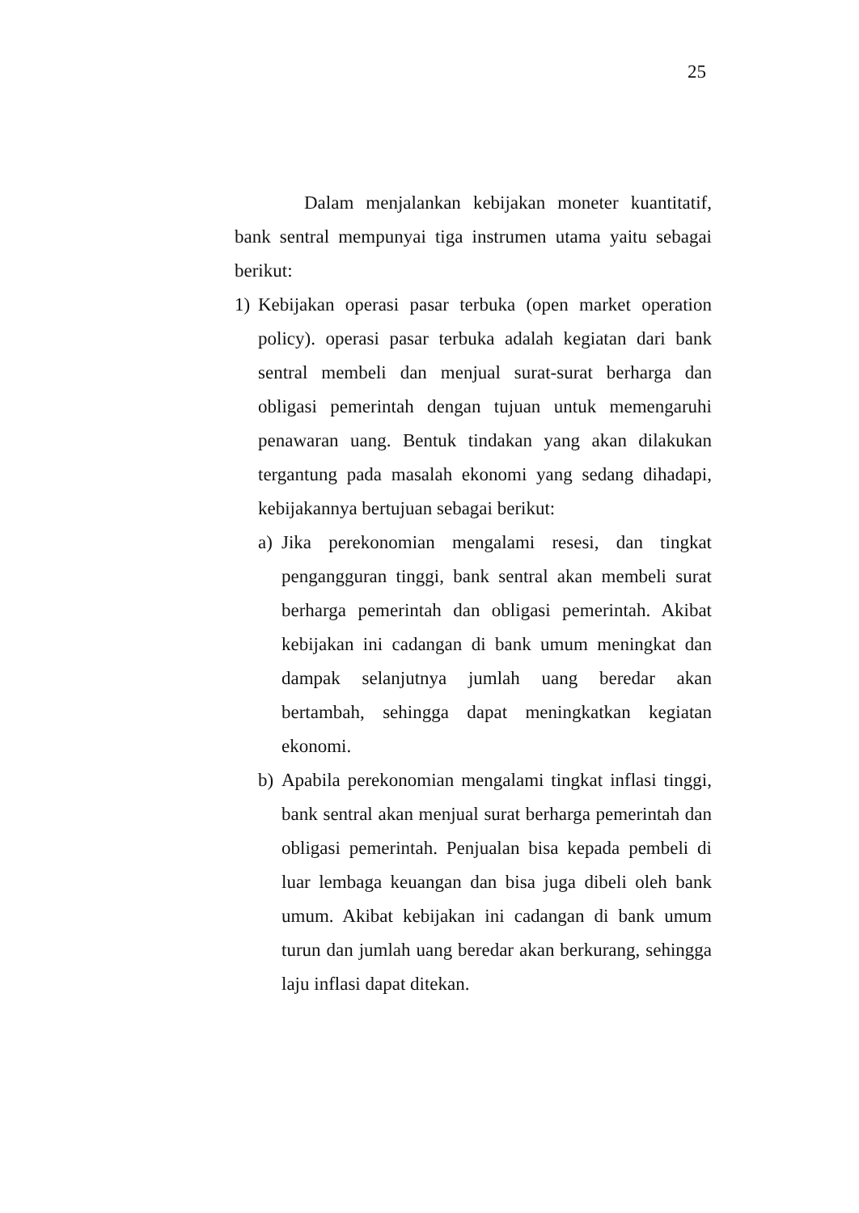25
Dalam menjalankan kebijakan moneter kuantitatif, bank sentral mempunyai tiga instrumen utama yaitu sebagai berikut:
1) Kebijakan operasi pasar terbuka (open market operation policy). operasi pasar terbuka adalah kegiatan dari bank sentral membeli dan menjual surat-surat berharga dan obligasi pemerintah dengan tujuan untuk memengaruhi penawaran uang. Bentuk tindakan yang akan dilakukan tergantung pada masalah ekonomi yang sedang dihadapi, kebijakannya bertujuan sebagai berikut:
a) Jika perekonomian mengalami resesi, dan tingkat pengangguran tinggi, bank sentral akan membeli surat berharga pemerintah dan obligasi pemerintah. Akibat kebijakan ini cadangan di bank umum meningkat dan dampak selanjutnya jumlah uang beredar akan bertambah, sehingga dapat meningkatkan kegiatan ekonomi.
b) Apabila perekonomian mengalami tingkat inflasi tinggi, bank sentral akan menjual surat berharga pemerintah dan obligasi pemerintah. Penjualan bisa kepada pembeli di luar lembaga keuangan dan bisa juga dibeli oleh bank umum. Akibat kebijakan ini cadangan di bank umum turun dan jumlah uang beredar akan berkurang, sehingga laju inflasi dapat ditekan.